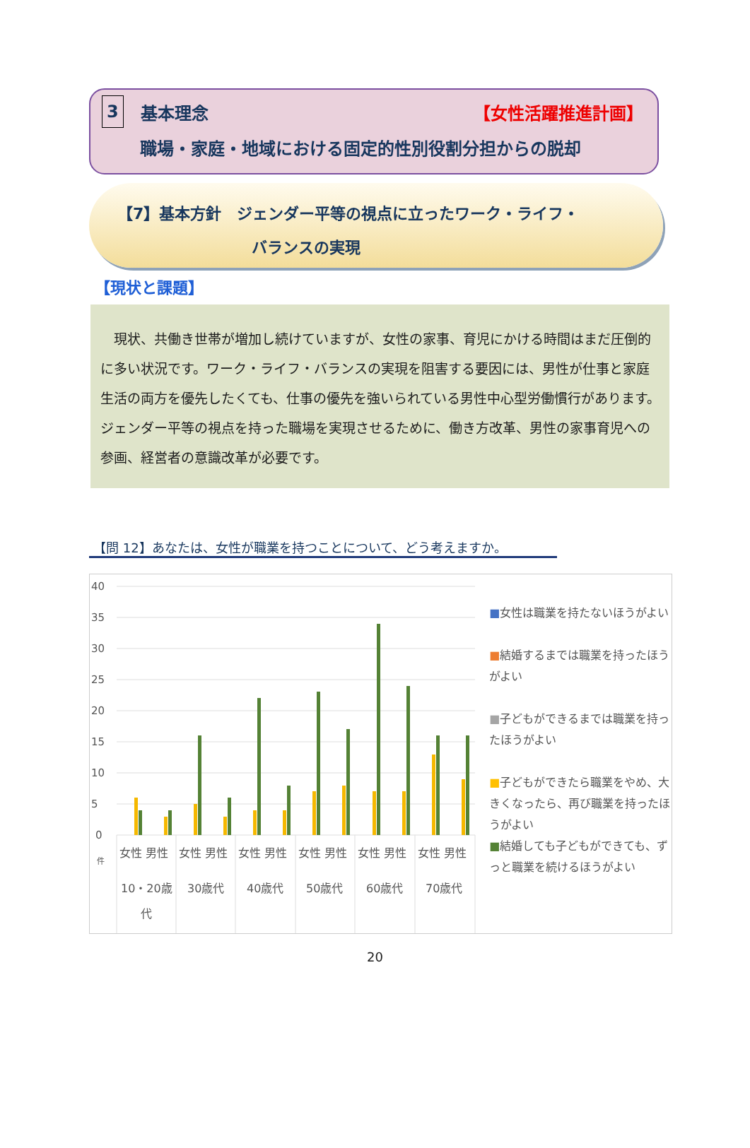3 基本理念 【女性活躍推進計画】
職場・家庭・地域における固定的性別役割分担からの脱却
【7】基本方針　ジェンダー平等の視点に立ったワーク・ライフ・
バランスの実現
【現状と課題】
　現状、共働き世帯が増加し続けていますが、女性の家事、育児にかける時間はまだ圧倒的に多い状況です。ワーク・ライフ・バランスの実現を阻害する要因には、男性が仕事と家庭生活の両方を優先したくても、仕事の優先を強いられている男性中心型労働慣行があります。ジェンダー平等の視点を持った職場を実現させるために、働き方改革、男性の家事育児への参画、経営者の意識改革が必要です。
【問 12】あなたは、女性が職業を持つことについて、どう考えますか。
40
35
30
25
20
15
10
5
0
件
女性 男性
女性 男性
女性 男性
女性 男性
女性 男性
女性 男性
10・20歳
代
30歳代
40歳代
50歳代
60歳代
70歳代
■女性は職業を持たないほうがよい
■結婚するまでは職業を持ったほうがよい
■子どもができるまでは職業を持ったほうがよい
■子どもができたら職業をやめ、大きくなったら、再び職業を持ったほうがよい
■結婚しても子どもができても、ずっと職業を続けるほうがよい
20